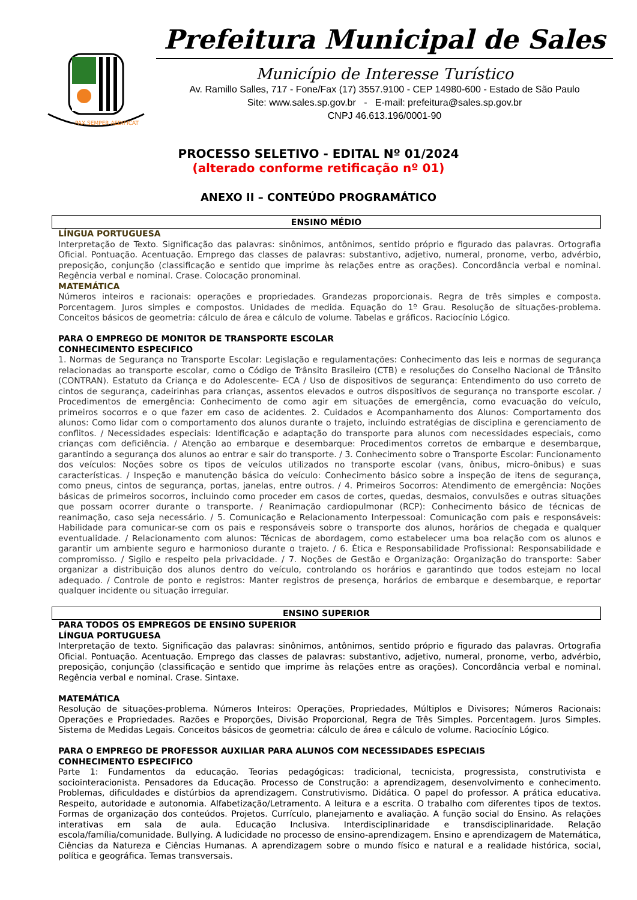PAX SEMPER AEDIFICAT
Prefeitura Municipal de Sales
Município de Interesse Turístico
Av. Ramillo Salles, 717 - Fone/Fax (17) 3557.9100 - CEP 14980-600 - Estado de São Paulo
Site: www.sales.sp.gov.br - E-mail: prefeitura@sales.sp.gov.br
CNPJ 46.613.196/0001-90
PROCESSO SELETIVO - EDITAL Nº 01/2024
(alterado conforme retificação nº 01)
ANEXO II – CONTEÚDO PROGRAMÁTICO
ENSINO MÉDIO
LÍNGUA PORTUGUESA
Interpretação de Texto. Significação das palavras: sinônimos, antônimos, sentido próprio e figurado das palavras. Ortografia Oficial. Pontuação. Acentuação. Emprego das classes de palavras: substantivo, adjetivo, numeral, pronome, verbo, advérbio, preposição, conjunção (classificação e sentido que imprime às relações entre as orações). Concordância verbal e nominal. Regência verbal e nominal. Crase. Colocação pronominal.
MATEMÁTICA
Números inteiros e racionais: operações e propriedades. Grandezas proporcionais. Regra de três simples e composta. Porcentagem. Juros simples e compostos. Unidades de medida. Equação do 1º Grau. Resolução de situações-problema. Conceitos básicos de geometria: cálculo de área e cálculo de volume. Tabelas e gráficos. Raciocínio Lógico.
PARA O EMPREGO DE MONITOR DE TRANSPORTE ESCOLAR
CONHECIMENTO ESPECIFICO
1. Normas de Segurança no Transporte Escolar: Legislação e regulamentações: Conhecimento das leis e normas de segurança relacionadas ao transporte escolar, como o Código de Trânsito Brasileiro (CTB) e resoluções do Conselho Nacional de Trânsito (CONTRAN). Estatuto da Criança e do Adolescente- ECA / Uso de dispositivos de segurança: Entendimento do uso correto de cintos de segurança, cadeirinhas para crianças, assentos elevados e outros dispositivos de segurança no transporte escolar. / Procedimentos de emergência: Conhecimento de como agir em situações de emergência, como evacuação do veículo, primeiros socorros e o que fazer em caso de acidentes. 2. Cuidados e Acompanhamento dos Alunos: Comportamento dos alunos: Como lidar com o comportamento dos alunos durante o trajeto, incluindo estratégias de disciplina e gerenciamento de conflitos. / Necessidades especiais: Identificação e adaptação do transporte para alunos com necessidades especiais, como crianças com deficiência. / Atenção ao embarque e desembarque: Procedimentos corretos de embarque e desembarque, garantindo a segurança dos alunos ao entrar e sair do transporte. / 3. Conhecimento sobre o Transporte Escolar: Funcionamento dos veículos: Noções sobre os tipos de veículos utilizados no transporte escolar (vans, ônibus, micro-ônibus) e suas características. / Inspeção e manutenção básica do veículo: Conhecimento básico sobre a inspeção de itens de segurança, como pneus, cintos de segurança, portas, janelas, entre outros. / 4. Primeiros Socorros: Atendimento de emergência: Noções básicas de primeiros socorros, incluindo como proceder em casos de cortes, quedas, desmaios, convulsões e outras situações que possam ocorrer durante o transporte. / Reanimação cardiopulmonar (RCP): Conhecimento básico de técnicas de reanimação, caso seja necessário. / 5. Comunicação e Relacionamento Interpessoal: Comunicação com pais e responsáveis: Habilidade para comunicar-se com os pais e responsáveis sobre o transporte dos alunos, horários de chegada e qualquer eventualidade. / Relacionamento com alunos: Técnicas de abordagem, como estabelecer uma boa relação com os alunos e garantir um ambiente seguro e harmonioso durante o trajeto. / 6. Ética e Responsabilidade Profissional: Responsabilidade e compromisso. / Sigilo e respeito pela privacidade. / 7. Noções de Gestão e Organização: Organização do transporte: Saber organizar a distribuição dos alunos dentro do veículo, controlando os horários e garantindo que todos estejam no local adequado. / Controle de ponto e registros: Manter registros de presença, horários de embarque e desembarque, e reportar qualquer incidente ou situação irregular.
ENSINO SUPERIOR
PARA TODOS OS EMPREGOS DE ENSINO SUPERIOR
LÍNGUA PORTUGUESA
Interpretação de texto. Significação das palavras: sinônimos, antônimos, sentido próprio e figurado das palavras. Ortografia Oficial. Pontuação. Acentuação. Emprego das classes de palavras: substantivo, adjetivo, numeral, pronome, verbo, advérbio, preposição, conjunção (classificação e sentido que imprime às relações entre as orações). Concordância verbal e nominal. Regência verbal e nominal. Crase. Sintaxe.
MATEMÁTICA
Resolução de situações-problema. Números Inteiros: Operações, Propriedades, Múltiplos e Divisores; Números Racionais: Operações e Propriedades. Razões e Proporções, Divisão Proporcional, Regra de Três Simples. Porcentagem. Juros Simples. Sistema de Medidas Legais. Conceitos básicos de geometria: cálculo de área e cálculo de volume. Raciocínio Lógico.
PARA O EMPREGO DE PROFESSOR AUXILIAR PARA ALUNOS COM NECESSIDADES ESPECIAIS
CONHECIMENTO ESPECIFICO
Parte 1: Fundamentos da educação. Teorias pedagógicas: tradicional, tecnicista, progressista, construtivista e sociointeracionista. Pensadores da Educação. Processo de Construção: a aprendizagem, desenvolvimento e conhecimento. Problemas, dificuldades e distúrbios da aprendizagem. Construtivismo. Didática. O papel do professor. A prática educativa. Respeito, autoridade e autonomia. Alfabetização/Letramento. A leitura e a escrita. O trabalho com diferentes tipos de textos. Formas de organização dos conteúdos. Projetos. Currículo, planejamento e avaliação. A função social do Ensino. As relações interativas em sala de aula. Educação Inclusiva. Interdisciplinaridade e transdisciplinaridade. Relação escola/família/comunidade. Bullying. A ludicidade no processo de ensino-aprendizagem. Ensino e aprendizagem de Matemática, Ciências da Natureza e Ciências Humanas. A aprendizagem sobre o mundo físico e natural e a realidade histórica, social, política e geográfica. Temas transversais.